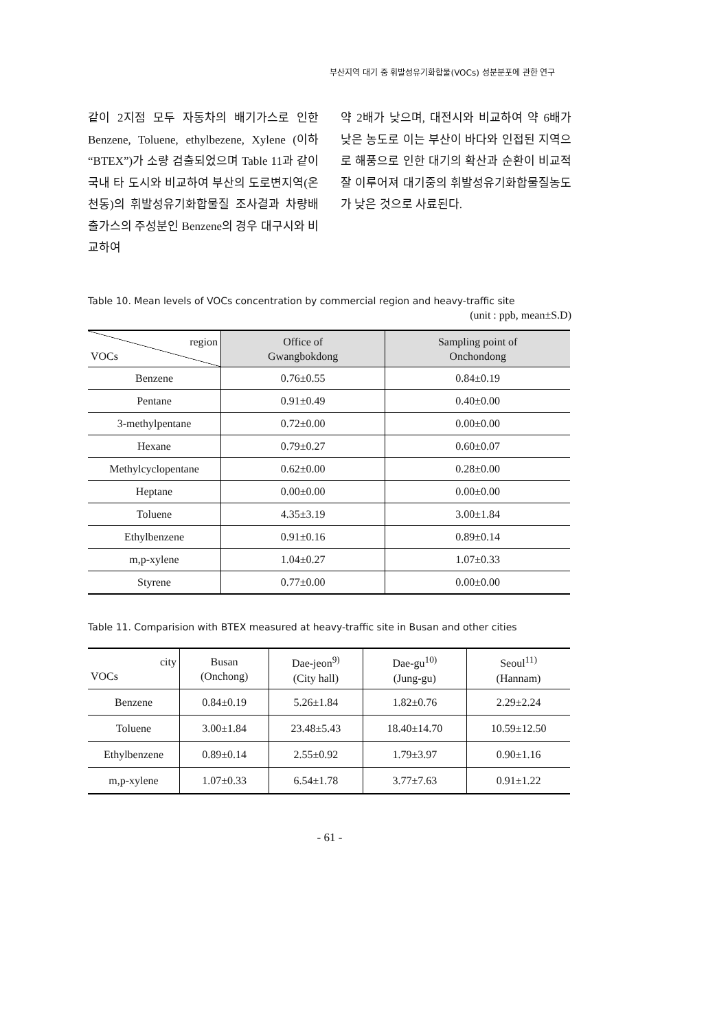부산지역 대기 중 휘발성유기화합물(VOCs) 성분분포에 관한 연구
같이 2지점 모두 자동차의 배기가스로 인한 Benzene, Toluene, ethylbezene, Xylene (이하 “BTEX”)가 소량 검출되었으며 Table 11과 같이 국내 타 도시와 비교하여 부산의 도로변지역(온천동)의 휘발성유기화합물질 조사결과 차량배출가스의 주성분인 Benzene의 경우 대구시와 비교하여
약 2배가 낮으며, 대전시와 비교하여 약 6배가 낮은 농도로 이는 부산이 바다와 인접된 지역으로 해풍으로 인한 대기의 확산과 순환이 비교적 잘 이루어져 대기중의 휘발성유기화합물질농도가 낮은 것으로 사료된다.
Table 10. Mean levels of VOCs concentration by commercial region and heavy-traffic site
(unit : ppb, mean±S.D)
| region VOCs | Office of Gwangbokdong | Sampling point of Onchondong |
| --- | --- | --- |
| Benzene | 0.76±0.55 | 0.84±0.19 |
| Pentane | 0.91±0.49 | 0.40±0.00 |
| 3-methylpentane | 0.72±0.00 | 0.00±0.00 |
| Hexane | 0.79±0.27 | 0.60±0.07 |
| Methylcyclopentane | 0.62±0.00 | 0.28±0.00 |
| Heptane | 0.00±0.00 | 0.00±0.00 |
| Toluene | 4.35±3.19 | 3.00±1.84 |
| Ethylbenzene | 0.91±0.16 | 0.89±0.14 |
| m,p-xylene | 1.04±0.27 | 1.07±0.33 |
| Styrene | 0.77±0.00 | 0.00±0.00 |
Table 11. Comparision with BTEX measured at heavy-traffic site in Busan and other cities
| city VOCs | Busan (Onchong) | Dae-jeon<sup>9)</sup> (City hall) | Dae-gu<sup>10)</sup> (Jung-gu) | Seoul<sup>11)</sup> (Hannam) |
| --- | --- | --- | --- | --- |
| Benzene | 0.84±0.19 | 5.26±1.84 | 1.82±0.76 | 2.29±2.24 |
| Toluene | 3.00±1.84 | 23.48±5.43 | 18.40±14.70 | 10.59±12.50 |
| Ethylbenzene | 0.89±0.14 | 2.55±0.92 | 1.79±3.97 | 0.90±1.16 |
| m,p-xylene | 1.07±0.33 | 6.54±1.78 | 3.77±7.63 | 0.91±1.22 |
- 61 -